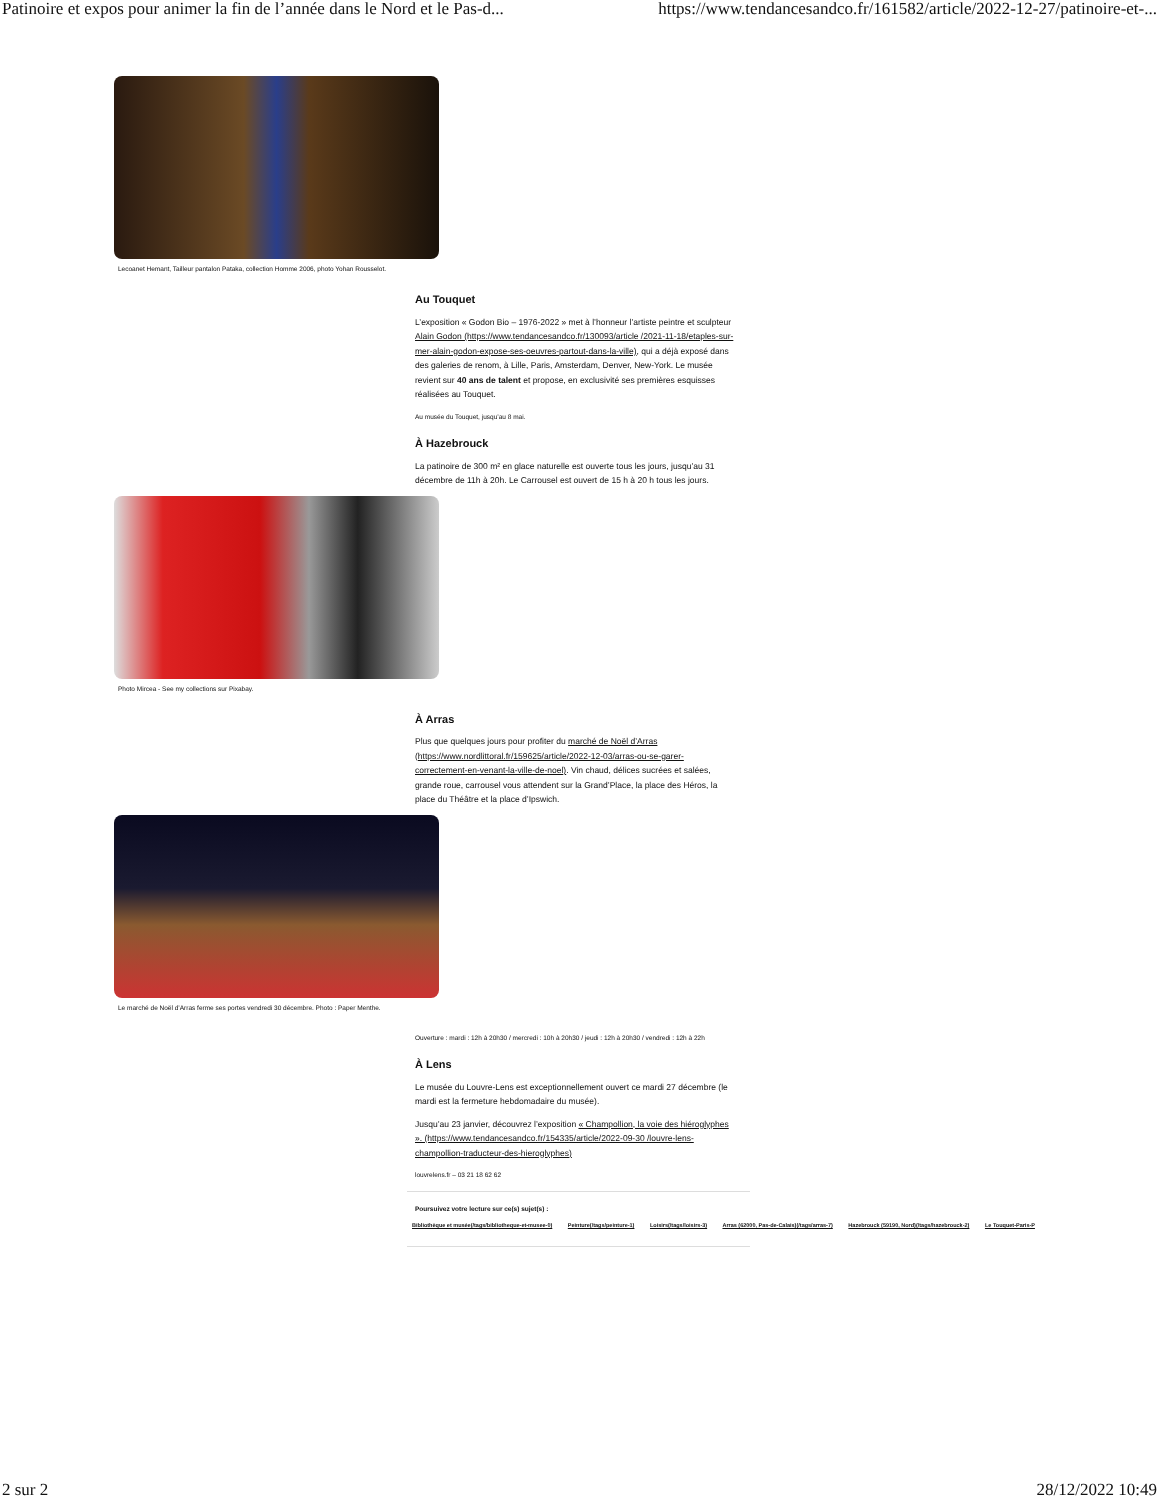Patinoire et expos pour animer la fin de l’année dans le Nord et le Pas-d... https://www.tendancesandco.fr/161582/article/2022-12-27/patinoire-et-...
Lecoanet Hemant, Tailleur pantalon Pataka, collection Homme 2006, photo Yohan Rousselot.
Au Touquet
L’exposition « Godon Bio – 1976-2022 » met à l’honneur l’artiste peintre et sculpteur Alain Godon (https://www.tendancesandco.fr/130093/article /2021-11-18/etaples-sur-mer-alain-godon-expose-ses-oeuvres-partout-dans-la-ville), qui a déjà exposé dans des galeries de renom, à Lille, Paris, Amsterdam, Denver, New-York. Le musée revient sur 40 ans de talent et propose, en exclusivité ses premières esquisses réalisées au Touquet.
Au musée du Touquet, jusqu’au 8 mai.
À Hazebrouck
La patinoire de 300 m² en glace naturelle est ouverte tous les jours, jusqu’au 31 décembre de 11h à 20h. Le Carrousel est ouvert de 15 h à 20 h tous les jours.
Photo Mircea - See my collections sur Pixabay.
À Arras
Plus que quelques jours pour profiter du marché de Noël d’Arras (https://www.nordlittoral.fr/159625/article/2022-12-03/arras-ou-se-garer-correctement-en-venant-la-ville-de-noel). Vin chaud, délices sucrées et salées, grande roue, carrousel vous attendent sur la Grand’Place, la place des Héros, la place du Théâtre et la place d’Ipswich.
Le marché de Noël d’Arras ferme ses portes vendredi 30 décembre. Photo : Paper Menthe.
Ouverture : mardi : 12h à 20h30 / mercredi : 10h à 20h30 / jeudi : 12h à 20h30 / vendredi : 12h à 22h
À Lens
Le musée du Louvre-Lens est exceptionnellement ouvert ce mardi 27 décembre (le mardi est la fermeture hebdomadaire du musée).
Jusqu’au 23 janvier, découvrez l’exposition « Champollion, la voie des hiéroglyphes ». (https://www.tendancesandco.fr/154335/article/2022-09-30 /louvre-lens-champollion-traducteur-des-hieroglyphes)
louvrelens.fr – 03 21 18 62 62
Poursuivez votre lecture sur ce(s) sujet(s) :
Bibliothèque et musée(/tags/bibliotheque-et-musee-0) Peinture(/tags/peinture-1) Loisirs(/tags/loisirs-3) Arras (62000, Pas-de-Calais)(/tags/arras-7) Hazebrouck (59190, Nord)(/tags/hazebrouck-2) Le Touquet-Paris-P
2 sur 2 28/12/2022 10:49